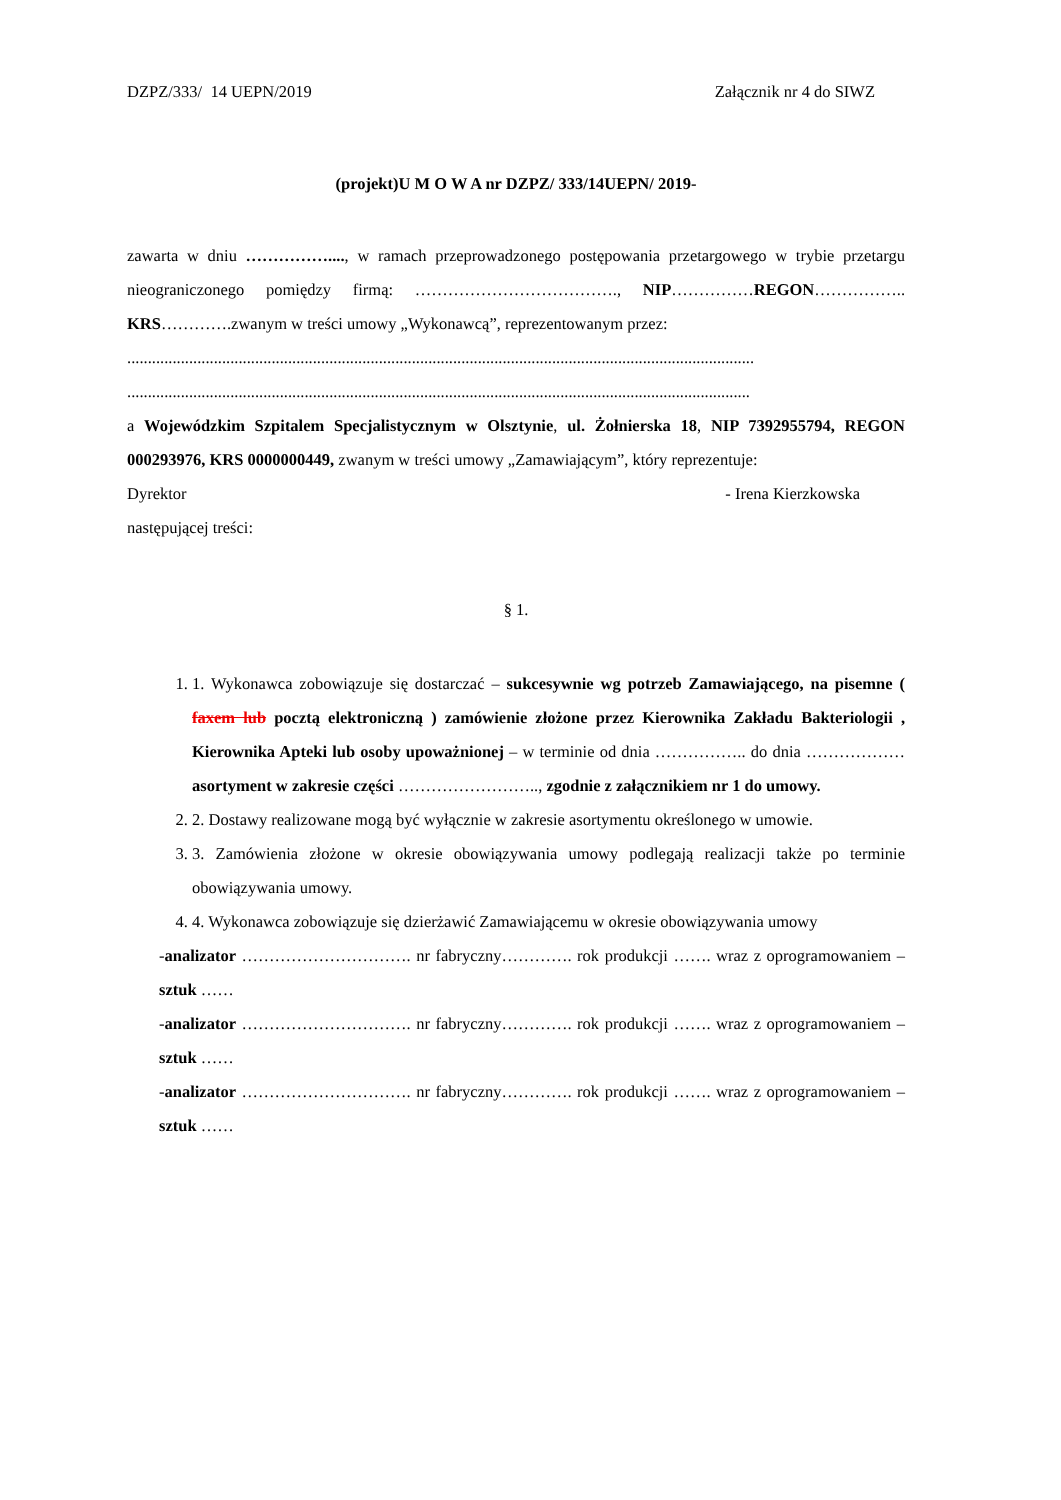DZPZ/333/ 14 UEPN/2019 Załącznik nr 4 do SIWZ
(projekt)U M O W A nr DZPZ/ 333/14UEPN/ 2019-
zawarta w dniu ……………...., w ramach przeprowadzonego postępowania przetargowego w trybie przetargu nieograniczonego pomiędzy firmą: ………………………………., NIP……………REGON…………….. KRS………….zwanym w treści umowy „Wykonawcą”, reprezentowanym przez:
........................................................................................................................................................
.......................................................................................................................................................
a Wojewódzkim Szpitalem Specjalistycznym w Olsztynie, ul. Żołnierska 18, NIP 7392955794, REGON 000293976, KRS 0000000449, zwanym w treści umowy „Zamawiającym”, który reprezentuje:
Dyrektor - Irena Kierzkowska
następującej treści:
§ 1.
1. 1. Wykonawca zobowiązuje się dostarczać – sukcesywnie wg potrzeb Zamawiającego, na pisemne ( faxem lub pocztą elektroniczną ) zamówienie złożone przez Kierownika Zakładu Bakteriologii , Kierownika Apteki lub osoby upoważnionej – w terminie od dnia …………….. do dnia ……………… asortyment w zakresie części …………………….., zgodnie z załącznikiem nr 1 do umowy.
2. 2. Dostawy realizowane mogą być wyłącznie w zakresie asortymentu określonego w umowie.
3. 3. Zamówienia złożone w okresie obowiązywania umowy podlegają realizacji także po terminie obowiązywania umowy.
4. 4. Wykonawca zobowiązuje się dzierżawić Zamawiającemu w okresie obowiązywania umowy
-analizator …………………………. nr fabryczny…………. rok produkcji ……. wraz z oprogramowaniem – sztuk ……
-analizator …………………………. nr fabryczny…………. rok produkcji ……. wraz z oprogramowaniem – sztuk ……
-analizator …………………………. nr fabryczny…………. rok produkcji ……. wraz z oprogramowaniem – sztuk ……